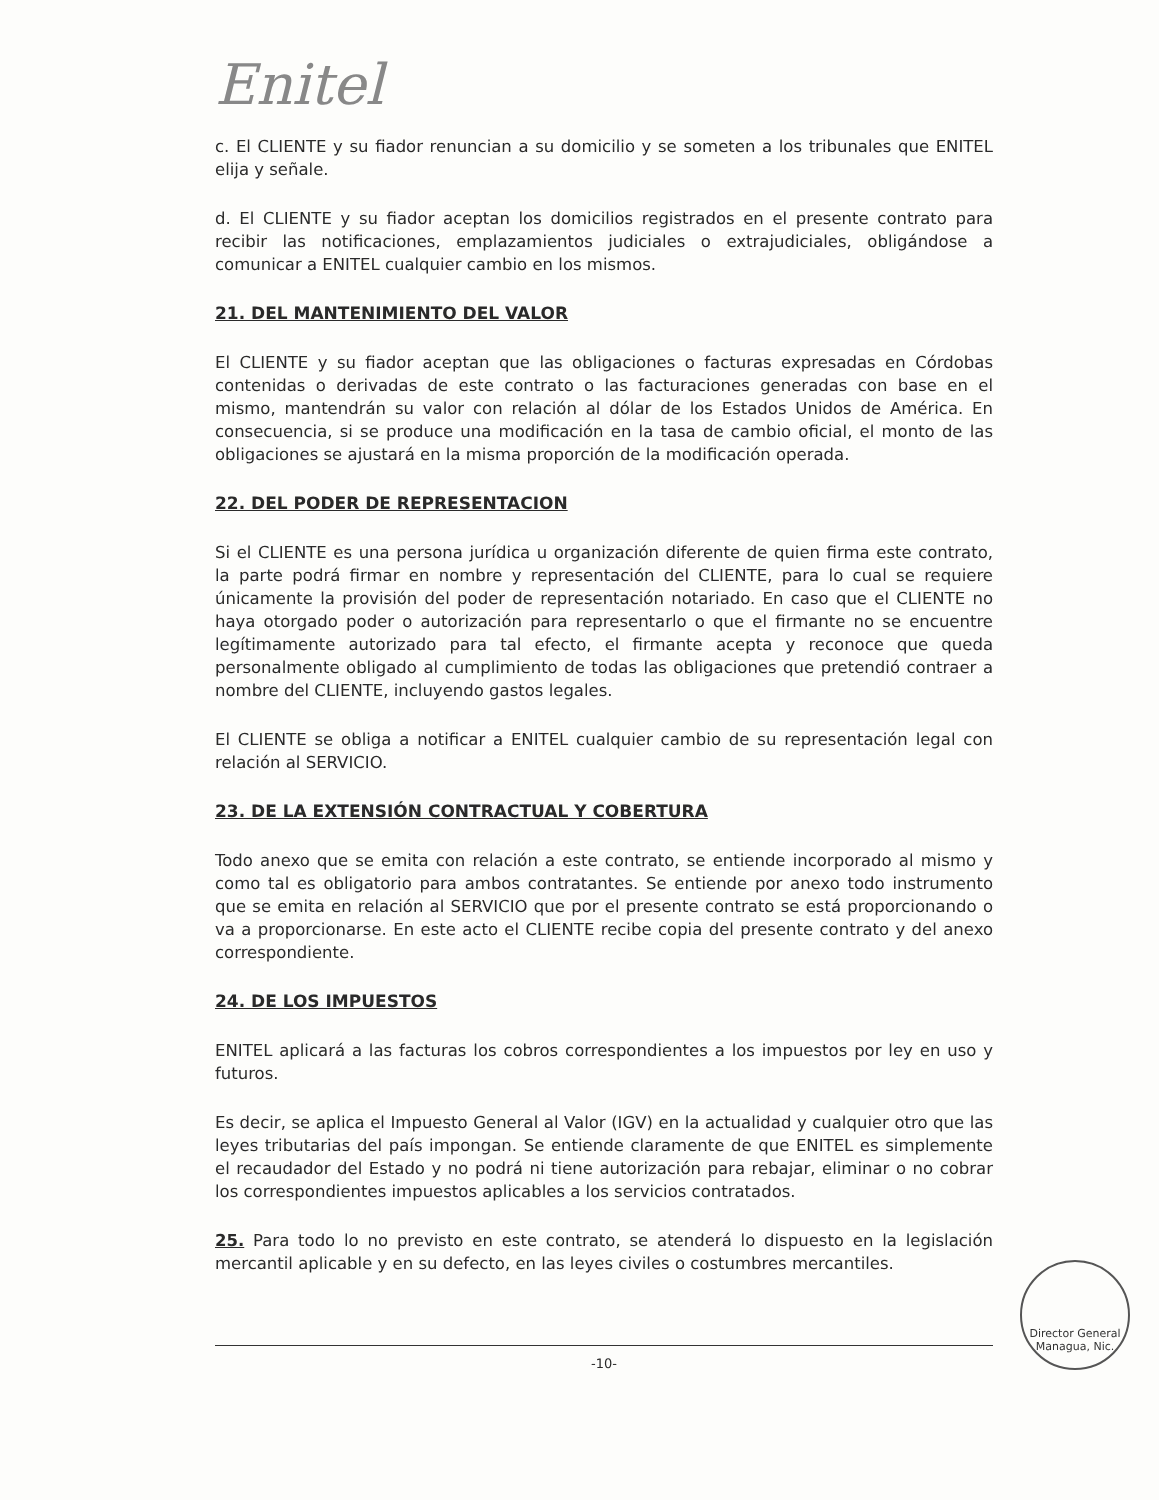Enitel
c. El CLIENTE y su fiador renuncian a su domicilio y se someten a los tribunales que ENITEL elija y señale.
d. El CLIENTE y su fiador aceptan los domicilios registrados en el presente contrato para recibir las notificaciones, emplazamientos judiciales o extrajudiciales, obligándose a comunicar a ENITEL cualquier cambio en los mismos.
21. DEL MANTENIMIENTO DEL VALOR
El CLIENTE y su fiador aceptan que las obligaciones o facturas expresadas en Córdobas contenidas o derivadas de este contrato o las facturaciones generadas con base en el mismo, mantendrán su valor con relación al dólar de los Estados Unidos de América. En consecuencia, si se produce una modificación en la tasa de cambio oficial, el monto de las obligaciones se ajustará en la misma proporción de la modificación operada.
22. DEL PODER DE REPRESENTACION
Si el CLIENTE es una persona jurídica u organización diferente de quien firma este contrato, la parte podrá firmar en nombre y representación del CLIENTE, para lo cual se requiere únicamente la provisión del poder de representación notariado. En caso que el CLIENTE no haya otorgado poder o autorización para representarlo o que el firmante no se encuentre legítimamente autorizado para tal efecto, el firmante acepta y reconoce que queda personalmente obligado al cumplimiento de todas las obligaciones que pretendió contraer a nombre del CLIENTE, incluyendo gastos legales.
El CLIENTE se obliga a notificar a ENITEL cualquier cambio de su representación legal con relación al SERVICIO.
23. DE LA EXTENSIÓN CONTRACTUAL Y COBERTURA
Todo anexo que se emita con relación a este contrato, se entiende incorporado al mismo y como tal es obligatorio para ambos contratantes. Se entiende por anexo todo instrumento que se emita en relación al SERVICIO que por el presente contrato se está proporcionando o va a proporcionarse. En este acto el CLIENTE recibe copia del presente contrato y del anexo correspondiente.
24. DE LOS IMPUESTOS
ENITEL aplicará a las facturas los cobros correspondientes a los impuestos por ley en uso y futuros.
Es decir, se aplica el Impuesto General al Valor (IGV) en la actualidad y cualquier otro que las leyes tributarias del país impongan. Se entiende claramente de que ENITEL es simplemente el recaudador del Estado y no podrá ni tiene autorización para rebajar, eliminar o no cobrar los correspondientes impuestos aplicables a los servicios contratados.
25. Para todo lo no previsto en este contrato, se atenderá lo dispuesto en la legislación mercantil aplicable y en su defecto, en las leyes civiles o costumbres mercantiles.
-10-
Director General
Managua, Nic.